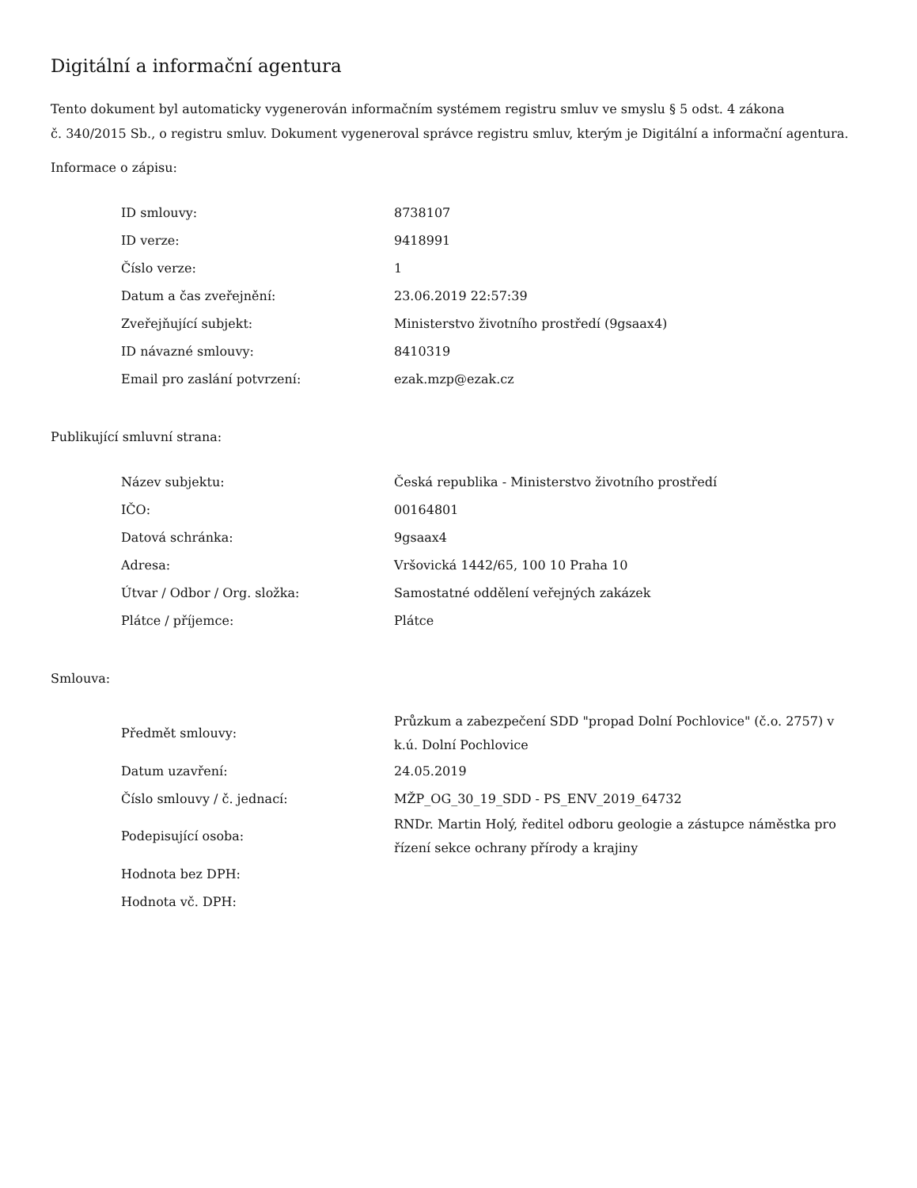Digitální a informační agentura
Tento dokument byl automaticky vygenerován informačním systémem registru smluv ve smyslu § 5 odst. 4 zákona
č. 340/2015 Sb., o registru smluv. Dokument vygeneroval správce registru smluv, kterým je Digitální a informační agentura.
Informace o zápisu:
| ID smlouvy: | 8738107 |
| ID verze: | 9418991 |
| Číslo verze: | 1 |
| Datum a čas zveřejnění: | 23.06.2019 22:57:39 |
| Zveřejňující subjekt: | Ministerstvo životního prostředí (9gsaax4) |
| ID návazné smlouvy: | 8410319 |
| Email pro zaslání potvrzení: | ezak.mzp@ezak.cz |
Publikující smluvní strana:
| Název subjektu: | Česká republika - Ministerstvo životního prostředí |
| IČO: | 00164801 |
| Datová schránka: | 9gsaax4 |
| Adresa: | Vršovická 1442/65, 100 10 Praha 10 |
| Útvar / Odbor / Org. složka: | Samostatné oddělení veřejných zakázek |
| Plátce / příjemce: | Plátce |
Smlouva:
| Předmět smlouvy: | Průzkum a zabezpečení SDD "propad Dolní Pochlovice" (č.o. 2757) v k.ú. Dolní Pochlovice |
| Datum uzavření: | 24.05.2019 |
| Číslo smlouvy / č. jednací: | MŽP_OG_30_19_SDD - PS_ENV_2019_64732 |
| Podepisující osoba: | RNDr. Martin Holý, ředitel odboru geologie a zástupce náměstka pro řízení sekce ochrany přírody a krajiny |
| Hodnota bez DPH: | |
| Hodnota vč. DPH: | |